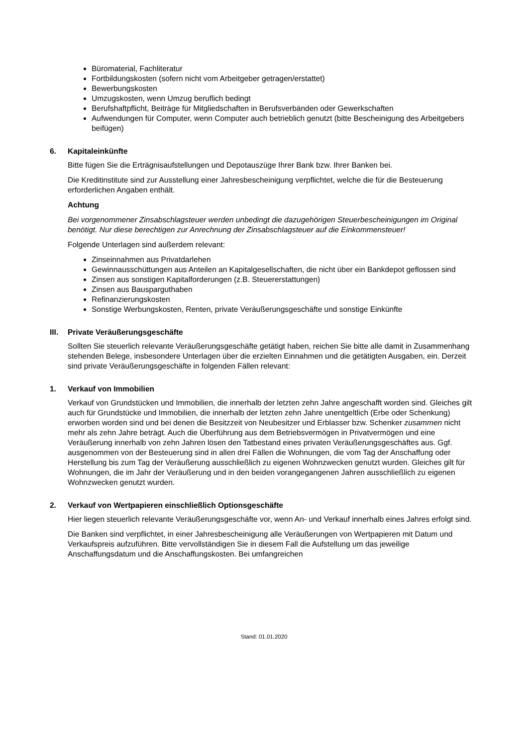Büromaterial, Fachliteratur
Fortbildungskosten (sofern nicht vom Arbeitgeber getragen/erstattet)
Bewerbungskosten
Umzugskosten, wenn Umzug beruflich bedingt
Berufshaftpflicht, Beiträge für Mitgliedschaften in Berufsverbänden oder Gewerkschaften
Aufwendungen für Computer, wenn Computer auch betrieblich genutzt (bitte Bescheinigung des Arbeitgebers beifügen)
6. Kapitaleinkünfte
Bitte fügen Sie die Erträgnisaufstellungen und Depotauszüge Ihrer Bank bzw. Ihrer Banken bei.
Die Kreditinstitute sind zur Ausstellung einer Jahresbescheinigung verpflichtet, welche die für die Besteuerung erforderlichen Angaben enthält.
Achtung
Bei vorgenommener Zinsabschlagsteuer werden unbedingt die dazugehörigen Steuerbescheinigungen im Original benötigt. Nur diese berechtigen zur Anrechnung der Zinsabschlagsteuer auf die Einkommensteuer!
Folgende Unterlagen sind außerdem relevant:
Zinseinnahmen aus Privatdarlehen
Gewinnausschüttungen aus Anteilen an Kapitalgesellschaften, die nicht über ein Bankdepot geflossen sind
Zinsen aus sonstigen Kapitalforderungen (z.B. Steuererstattungen)
Zinsen aus Bausparguthaben
Refinanzierungskosten
Sonstige Werbungskosten, Renten, private Veräußerungsgeschäfte und sonstige Einkünfte
III. Private Veräußerungsgeschäfte
Sollten Sie steuerlich relevante Veräußerungsgeschäfte getätigt haben, reichen Sie bitte alle damit in Zusammenhang stehenden Belege, insbesondere Unterlagen über die erzielten Einnahmen und die getätigten Ausgaben, ein. Derzeit sind private Veräußerungsgeschäfte in folgenden Fällen relevant:
1. Verkauf von Immobilien
Verkauf von Grundstücken und Immobilien, die innerhalb der letzten zehn Jahre angeschafft worden sind. Gleiches gilt auch für Grundstücke und Immobilien, die innerhalb der letzten zehn Jahre unentgeltlich (Erbe oder Schenkung) erworben worden sind und bei denen die Besitzzeit von Neubesitzer und Erblasser bzw. Schenker zusammen nicht mehr als zehn Jahre beträgt. Auch die Überführung aus dem Betriebsvermögen in Privatvermögen und eine Veräußerung innerhalb von zehn Jahren lösen den Tatbestand eines privaten Veräußerungsgeschäftes aus. Ggf. ausgenommen von der Besteuerung sind in allen drei Fällen die Wohnungen, die vom Tag der Anschaffung oder Herstellung bis zum Tag der Veräußerung ausschließlich zu eigenen Wohnzwecken genutzt wurden. Gleiches gilt für Wohnungen, die im Jahr der Veräußerung und in den beiden vorangegangenen Jahren ausschließlich zu eigenen Wohnzwecken genutzt wurden.
2. Verkauf von Wertpapieren einschließlich Optionsgeschäfte
Hier liegen steuerlich relevante Veräußerungsgeschäfte vor, wenn An- und Verkauf innerhalb eines Jahres erfolgt sind.
Die Banken sind verpflichtet, in einer Jahresbescheinigung alle Veräußerungen von Wertpapieren mit Datum und Verkaufspreis aufzuführen. Bitte vervollständigen Sie in diesem Fall die Aufstellung um das jeweilige Anschaffungsdatum und die Anschaffungskosten. Bei umfangreichen
Stand: 01.01.2020